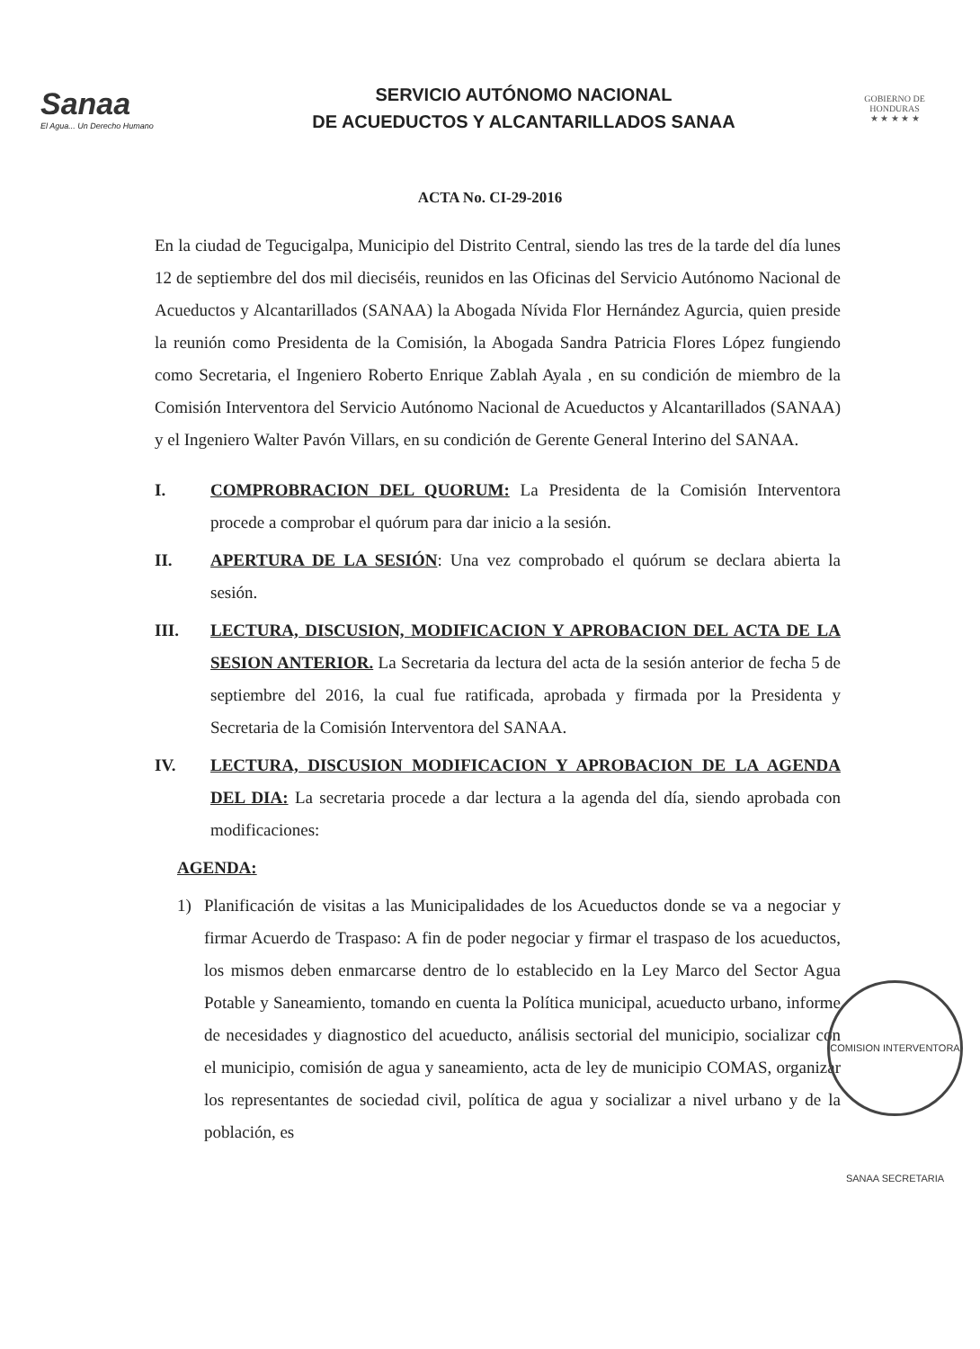Sanaa
El Agua... Un Derecho Humano
SERVICIO AUTÓNOMO NACIONAL
DE ACUEDUCTOS Y ALCANTARILLADOS SANAA
GOBIERNO DE HONDURAS
★ ★ ★ ★ ★
ACTA No. CI-29-2016
En la ciudad de Tegucigalpa, Municipio del Distrito Central, siendo las tres de la tarde del día lunes 12 de septiembre del dos mil dieciséis, reunidos en las Oficinas del Servicio Autónomo Nacional de Acueductos y Alcantarillados (SANAA) la Abogada Nívida Flor Hernández Agurcia, quien preside la reunión como Presidenta de la Comisión, la Abogada Sandra Patricia Flores López fungiendo como Secretaria, el Ingeniero Roberto Enrique Zablah Ayala , en su condición de miembro de la Comisión Interventora del Servicio Autónomo Nacional de Acueductos y Alcantarillados (SANAA) y el Ingeniero Walter Pavón Villars, en su condición de Gerente General Interino del SANAA.
I. COMPROBRACION DEL QUORUM: La Presidenta de la Comisión Interventora procede a comprobar el quórum para dar inicio a la sesión.
II. APERTURA DE LA SESIÓN: Una vez comprobado el quórum se declara abierta la sesión.
III. LECTURA, DISCUSION, MODIFICACION Y APROBACION DEL ACTA DE LA SESION ANTERIOR. La Secretaria da lectura del acta de la sesión anterior de fecha 5 de septiembre del 2016, la cual fue ratificada, aprobada y firmada por la Presidenta y Secretaria de la Comisión Interventora del SANAA.
IV. LECTURA, DISCUSION MODIFICACION Y APROBACION DE LA AGENDA DEL DIA: La secretaria procede a dar lectura a la agenda del día, siendo aprobada con modificaciones:
AGENDA:
1) Planificación de visitas a las Municipalidades de los Acueductos donde se va a negociar y firmar Acuerdo de Traspaso: A fin de poder negociar y firmar el traspaso de los acueductos, los mismos deben enmarcarse dentro de lo establecido en la Ley Marco del Sector Agua Potable y Saneamiento, tomando en cuenta la Política municipal, acueducto urbano, informe de necesidades y diagnostico del acueducto, análisis sectorial del municipio, socializar con el municipio, comisión de agua y saneamiento, acta de ley de municipio COMAS, organizar los representantes de sociedad civil, política de agua y socializar a nivel urbano y de la población, es
COMISION INTERVENTORA SANAA SECRETARIA